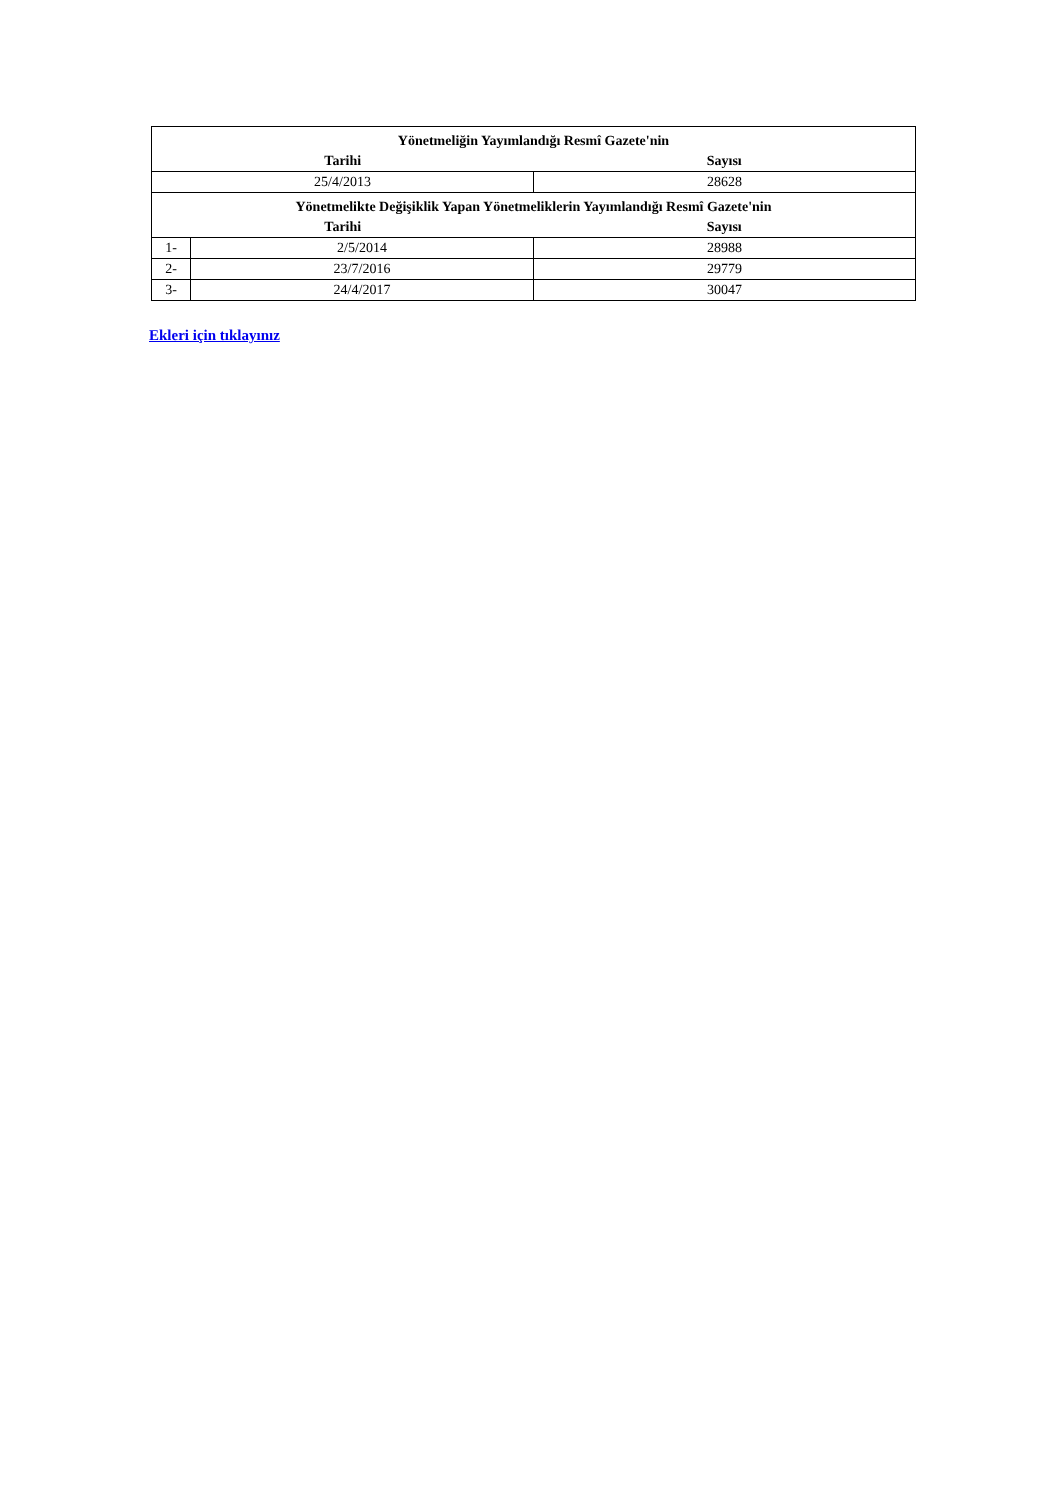| Yönetmeliğin Yayımlandığı Resmî Gazete'nin | | |
| Tarihi | | Sayısı |
| 25/4/2013 | | 28628 |
| Yönetmelikte Değişiklik Yapan Yönetmeliklerin Yayımlandığı Resmî Gazete'nin | | |
| Tarihi | | Sayısı |
| 1- | 2/5/2014 | 28988 |
| 2- | 23/7/2016 | 29779 |
| 3- | 24/4/2017 | 30047 |
Ekleri için tıklayınız